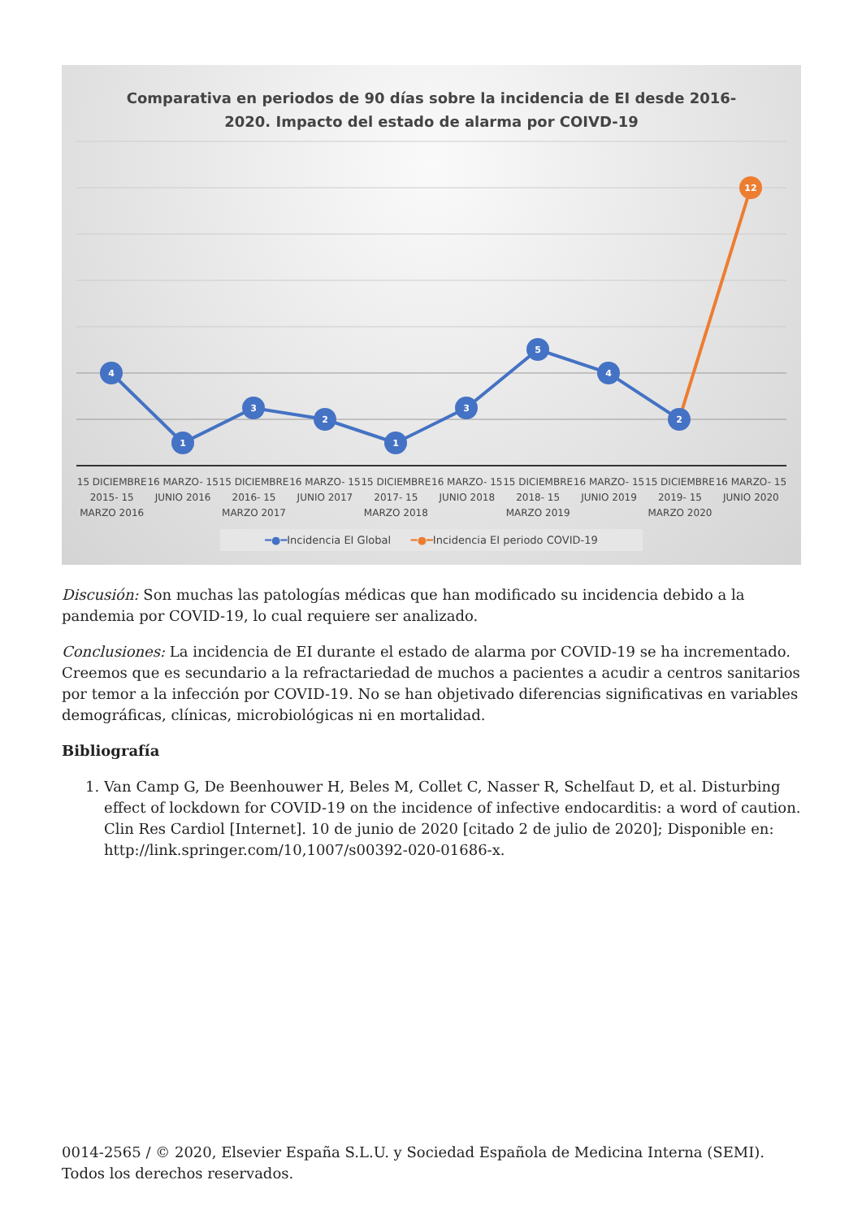Comparativa en periodos de 90 días sobre la incidencia de EI desde 2016-
2020. Impacto del estado de alarma por COIVD-19
4
1
3
2
1
3
5
4
2
12
15 DICIEMBRE 2015- 15 MARZO 2016
16 MARZO- 15 JUNIO 2016 15 DICIEMBRE 2016- 15 MARZO 2017
16 MARZO- 15 JUNIO 2017 15 DICIEMBRE 2017- 15 MARZO 2018
16 MARZO- 15 JUNIO 2018 15 DICIEMBRE 2018- 15 MARZO 2019
16 MARZO- 15 JUNIO 2019 15 DICIEMBRE 2019- 15 MARZO 2020
16 MARZO- 15 JUNIO 2020
━●━Incidencia EI Global ━●━Incidencia EI periodo COVID-19
Discusión: Son muchas las patologías médicas que han modificado su incidencia debido a la pandemia por COVID-19, lo cual requiere ser analizado.
Conclusiones: La incidencia de EI durante el estado de alarma por COVID-19 se ha incrementado. Creemos que es secundario a la refractariedad de muchos a pacientes a acudir a centros sanitarios por temor a la infección por COVID-19. No se han objetivado diferencias significativas en variables demográficas, clínicas, microbiológicas ni en mortalidad.
Bibliografía
1. Van Camp G, De Beenhouwer H, Beles M, Collet C, Nasser R, Schelfaut D, et al. Disturbing effect of lockdown for COVID-19 on the incidence of infective endocarditis: a word of caution. Clin Res Cardiol [Internet]. 10 de junio de 2020 [citado 2 de julio de 2020]; Disponible en: http://link.springer.com/10,1007/s00392-020-01686-x.
0014-2565 / © 2020, Elsevier España S.L.U. y Sociedad Española de Medicina Interna (SEMI). Todos los derechos reservados.